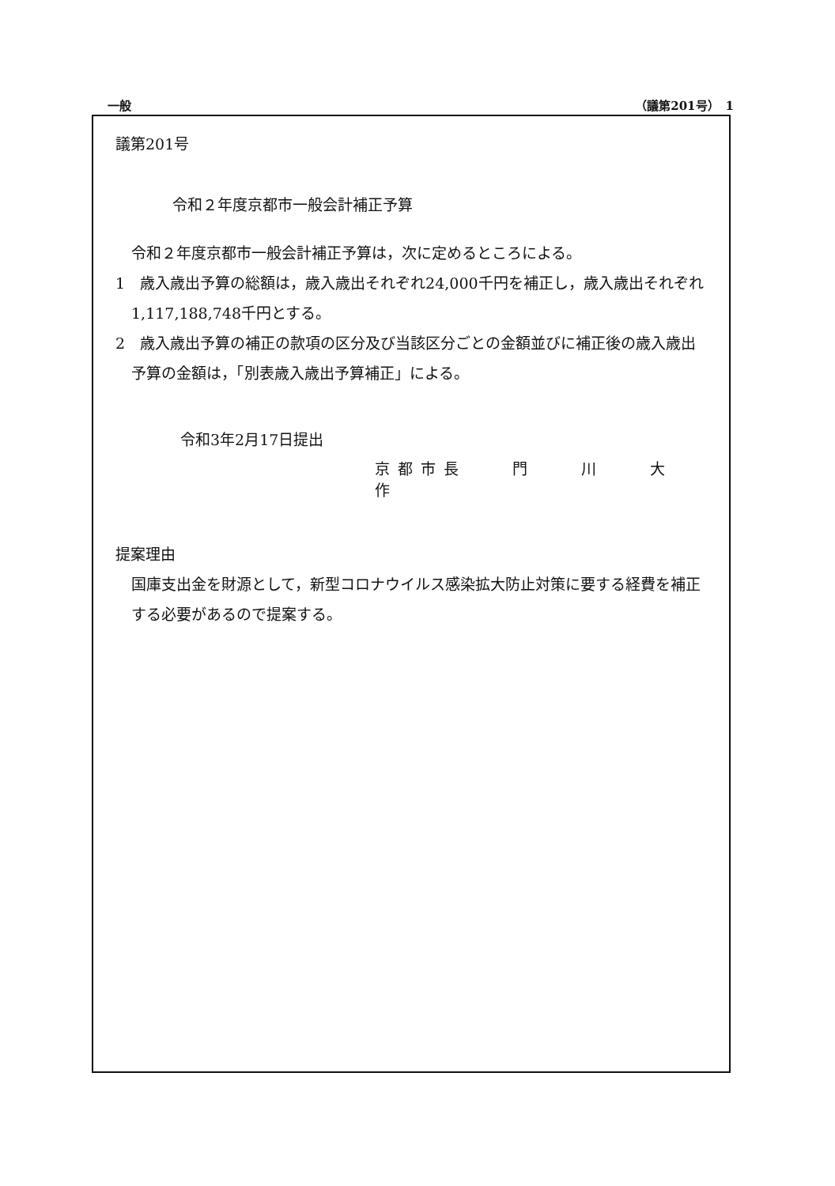一般 （議第201号）　1
議第201号
令和２年度京都市一般会計補正予算
令和２年度京都市一般会計補正予算は，次に定めるところによる。
1　歳入歳出予算の総額は，歳入歳出それぞれ24,000千円を補正し，歳入歳出それぞれ1,117,188,748千円とする。
2　歳入歳出予算の補正の款項の区分及び当該区分ごとの金額並びに補正後の歳入歳出予算の金額は，「別表歳入歳出予算補正」による。
令和3年2月17日提出
京都市長　　門　　川　　大　　作
提案理由
国庫支出金を財源として，新型コロナウイルス感染拡大防止対策に要する経費を補正する必要があるので提案する。